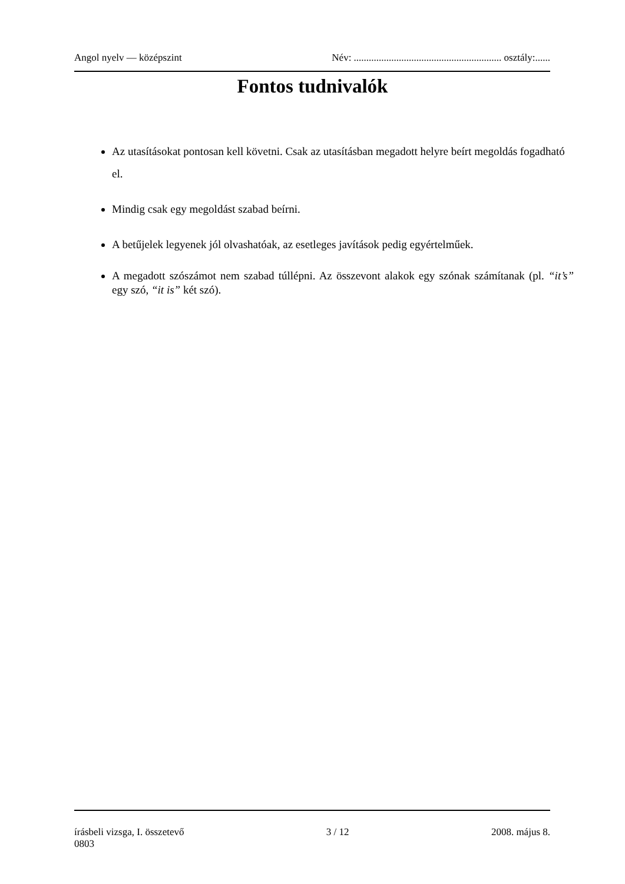Angol nyelv — középszint Név: ........................................................... osztály:......
Fontos tudnivalók
Az utasításokat pontosan kell követni. Csak az utasításban megadott helyre beírt megoldás fogadható el.
Mindig csak egy megoldást szabad beírni.
A betűjelek legyenek jól olvashatóak, az esetleges javítások pedig egyértelműek.
A megadott szószámot nem szabad túllépni. Az összevont alakok egy szónak számítanak (pl. “it’s” egy szó, “it is” két szó).
írásbeli vizsga, I. összetevő 3 / 12 2008. május 8.
0803